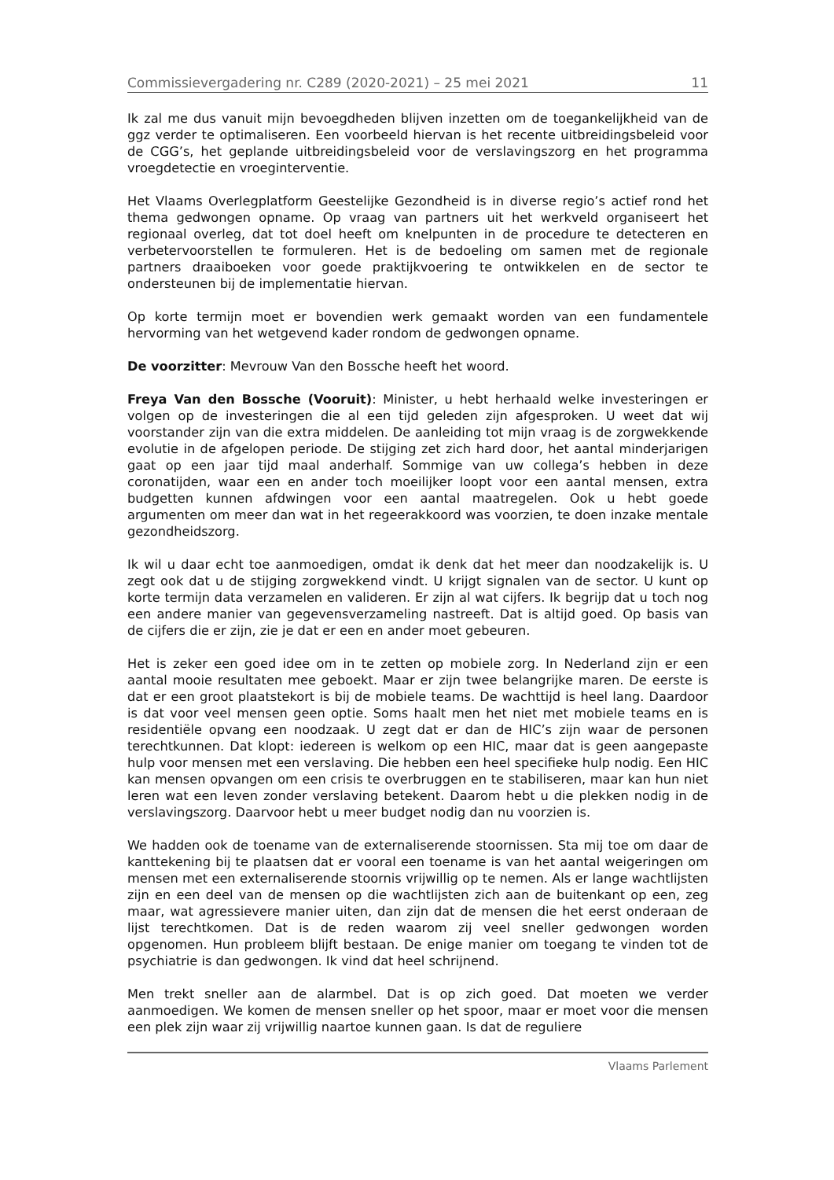Commissievergadering nr. C289 (2020-2021) – 25 mei 2021 11
Ik zal me dus vanuit mijn bevoegdheden blijven inzetten om de toegankelijkheid van de ggz verder te optimaliseren. Een voorbeeld hiervan is het recente uitbreidingsbeleid voor de CGG’s, het geplande uitbreidingsbeleid voor de verslavingszorg en het programma vroegdetectie en vroeginterventie.
Het Vlaams Overlegplatform Geestelijke Gezondheid is in diverse regio’s actief rond het thema gedwongen opname. Op vraag van partners uit het werkveld organiseert het regionaal overleg, dat tot doel heeft om knelpunten in de procedure te detecteren en verbetervoorstellen te formuleren. Het is de bedoeling om samen met de regionale partners draaiboeken voor goede praktijkvoering te ontwikkelen en de sector te ondersteunen bij de implementatie hiervan.
Op korte termijn moet er bovendien werk gemaakt worden van een fundamentele hervorming van het wetgevend kader rondom de gedwongen opname.
De voorzitter: Mevrouw Van den Bossche heeft het woord.
Freya Van den Bossche (Vooruit): Minister, u hebt herhaald welke investeringen er volgen op de investeringen die al een tijd geleden zijn afgesproken. U weet dat wij voorstander zijn van die extra middelen. De aanleiding tot mijn vraag is de zorgwekkende evolutie in de afgelopen periode. De stijging zet zich hard door, het aantal minderjarigen gaat op een jaar tijd maal anderhalf. Sommige van uw collega’s hebben in deze coronatijden, waar een en ander toch moeilijker loopt voor een aantal mensen, extra budgetten kunnen afdwingen voor een aantal maatregelen. Ook u hebt goede argumenten om meer dan wat in het regeerakkoord was voorzien, te doen inzake mentale gezondheidszorg.
Ik wil u daar echt toe aanmoedigen, omdat ik denk dat het meer dan noodzakelijk is. U zegt ook dat u de stijging zorgwekkend vindt. U krijgt signalen van de sector. U kunt op korte termijn data verzamelen en valideren. Er zijn al wat cijfers. Ik begrijp dat u toch nog een andere manier van gegevensverzameling nastreeft. Dat is altijd goed. Op basis van de cijfers die er zijn, zie je dat er een en ander moet gebeuren.
Het is zeker een goed idee om in te zetten op mobiele zorg. In Nederland zijn er een aantal mooie resultaten mee geboekt. Maar er zijn twee belangrijke maren. De eerste is dat er een groot plaatstekort is bij de mobiele teams. De wachttijd is heel lang. Daardoor is dat voor veel mensen geen optie. Soms haalt men het niet met mobiele teams en is residentiële opvang een noodzaak. U zegt dat er dan de HIC’s zijn waar de personen terechtkunnen. Dat klopt: iedereen is welkom op een HIC, maar dat is geen aangepaste hulp voor mensen met een verslaving. Die hebben een heel specifieke hulp nodig. Een HIC kan mensen opvangen om een crisis te overbruggen en te stabiliseren, maar kan hun niet leren wat een leven zonder verslaving betekent. Daarom hebt u die plekken nodig in de verslavingszorg. Daarvoor hebt u meer budget nodig dan nu voorzien is.
We hadden ook de toename van de externaliserende stoornissen. Sta mij toe om daar de kanttekening bij te plaatsen dat er vooral een toename is van het aantal weigeringen om mensen met een externaliserende stoornis vrijwillig op te nemen. Als er lange wachtlijsten zijn en een deel van de mensen op die wachtlijsten zich aan de buitenkant op een, zeg maar, wat agressievere manier uiten, dan zijn dat de mensen die het eerst onderaan de lijst terechtkomen. Dat is de reden waarom zij veel sneller gedwongen worden opgenomen. Hun probleem blijft bestaan. De enige manier om toegang te vinden tot de psychiatrie is dan gedwongen. Ik vind dat heel schrijnend.
Men trekt sneller aan de alarmbel. Dat is op zich goed. Dat moeten we verder aanmoedigen. We komen de mensen sneller op het spoor, maar er moet voor die mensen een plek zijn waar zij vrijwillig naartoe kunnen gaan. Is dat de reguliere
Vlaams Parlement